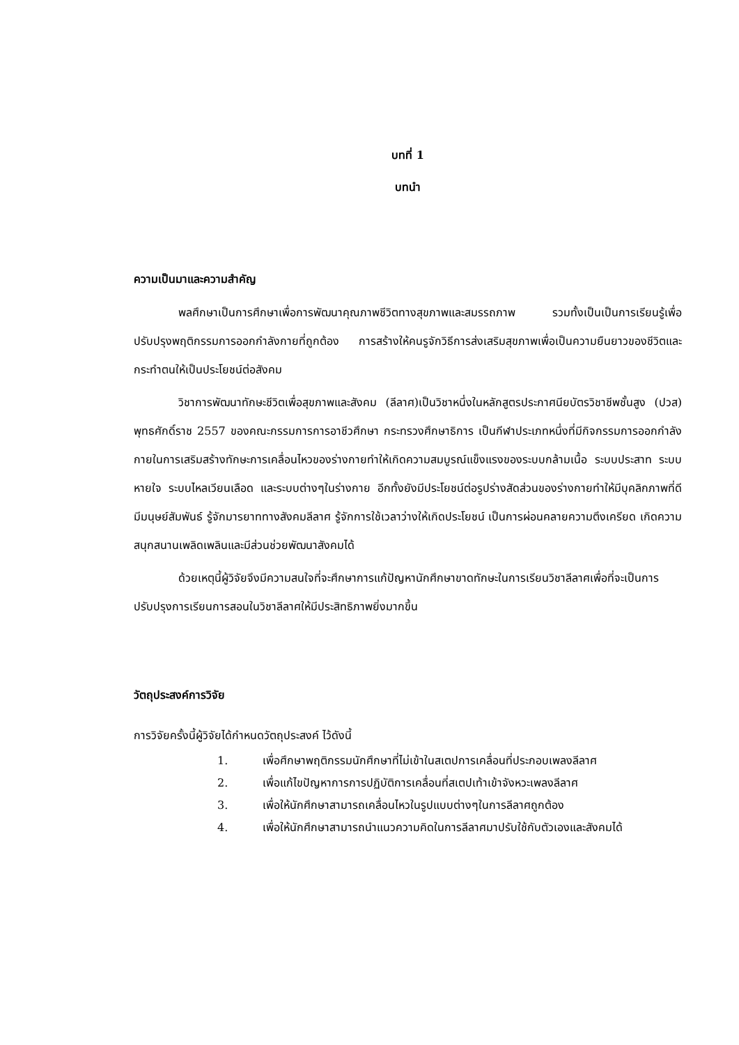บทที่ 1
บทนำ
ความเป็นมาและความสำคัญ
พลศึกษาเป็นการศึกษาเพื่อการพัฒนาคุณภาพชีวิตทางสุขภาพและสมรรถภาพ รวมทั้งเป็นเป็นการเรียนรู้เพื่อปรับปรุงพฤติกรรมการออกกำลังกายที่ถูกต้อง การสร้างให้คนรูจักวิธีการส่งเสริมสุขภาพเพื่อเป็นความยืนยาวของชีวิตและกระทำตนให้เป็นประโยชน์ต่อสังคม
วิชาการพัฒนาทักษะชีวิตเพื่อสุขภาพและสังคม (ลีลาศ)เป็นวิชาหนึ่งในหลักสูตรประกาศนียบัตรวิชาชีพชั้นสูง (ปวส) พุทธศักดิ์ราช 2557 ของคณะกรรมการการอาชีวศึกษา กระทรวงศึกษาธิการ เป็นกีฬาประเภทหนึ่งที่มีกิจกรรมการออกกำลังกายในการเสริมสร้างทักษะการเคลื่อนไหวของร่างกายทำให้เกิดความสมบูรณ์แข็งแรงของระบบกล้ามเนื้อ ระบบประสาท ระบบหายใจ ระบบไหลเวียนเลือด และระบบต่างๆในร่างกาย อีกทั้งยังมีประโยชน์ต่อรูปร่างสัดส่วนของร่างกายทำให้มีบุคลิกภาพที่ดี มีมนุษย์สัมพันธ์ รู้จักมารยาททางสังคมลีลาศ รู้จักการใช้เวลาว่างให้เกิดประโยชน์ เป็นการผ่อนคลายความตึงเครียด เกิดความสนุกสนานเพลิดเพลินและมีส่วนช่วยพัฒนาสังคมได้
ด้วยเหตุนี้ผู้วิจัยจึงมีความสนใจที่จะศึกษาการแก้ปัญหานักศึกษาขาดทักษะในการเรียนวิชาลีลาศเพื่อที่จะเป็นการปรับปรุงการเรียนการสอนในวิชาลีลาศให้มีประสิทธิภาพยิ่งมากขึ้น
วัตถุประสงค์การวิจัย
การวิจัยครั้งนี้ผู้วิจัยได้กำหนดวัตถุประสงค์ ไว้ดังนี้
1. เพื่อศึกษาพฤติกรรมนักศึกษาที่ไม่เข้าในสเตปการเคลื่อนที่ประกอบเพลงลีลาศ
2. เพื่อแก้ไขปัญหาการการปฏิบัติการเคลื่อนที่สเตปเท้าเข้าจังหวะเพลงลีลาศ
3. เพื่อให้นักศึกษาสามารถเคลื่อนไหวในรูปแบบต่างๆในการลีลาศถูกต้อง
4. เพื่อให้นักศึกษาสามารถนำแนวความคิดในการลีลาศมาปรับใช้กับตัวเองและสังคมได้